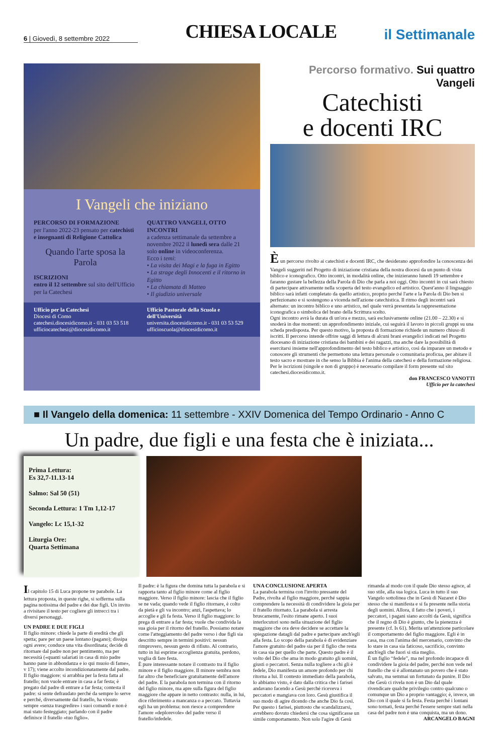6 | Giovedì, 8 settembre 2022
CHIESA LOCALE
il Settimanale
I Vangeli che iniziano
PERCORSO DI FORMAZIONE
per l'anno 2022-23 pensato per catechisti e insegnanti di Religione Cattolica
Quando l'arte sposa la Parola
ISCRIZIONI
entro il 12 settembre sul sito dell'Ufficio per la Catechesi
QUATTRO VANGELI, OTTO INCONTRI
a cadenza settimanale da settembre a novembre 2022 il lunedì sera dalle 21 solo online in videoconferenza.
Ecco i temi:
• La visita dei Magi e la fuga in Egitto
• La strage degli Innocenti e il ritorno in Egitto
• La chiamata di Matteo
• Il giudizio universale
Ufficio per la Catechesi
Diocesi di Como
catechesi.diocesidicomo.it - 031 03 53 518
ufficiocatechesi@diocesidicomo.it
Ufficio Pastorale della Scuola e dell'Università
universita.diocesidicomo.it - 031 03 53 529
ufficioscuola@diocesidicomo.it
Percorso formativo. Sui quattro Vangeli
Catechisti
e docenti IRC
È un percorso rivolto ai catechisti e docenti IRC, che desiderano approfondire la conoscenza dei Vangeli suggeriti nel Progetto di iniziazione cristiana della nostra diocesi da un punto di vista biblico e iconografico. Otto incontri, in modalità online, che inizieranno lunedì 19 settembre e faranno gustare la bellezza della Parola di Dio che parla a noi oggi. Otto incontri in cui sarà chiesto di partecipare attivamente nella scoperta del testo evangelico ed artistico. Quest'anno il linguaggio biblico sarà infatti completato da quello artistico, proprio perché l'arte e la Parola di Dio ben si perfezionano e si sostengono a vicenda nell'azione catechistica. Il ritmo degli incontri sarà alternato: un incontro biblico e uno artistico, nel quale verrà presentata la rappresentazione iconografica o simbolica del brano della Scrittura scelto.
Ogni incontro avrà la durata di un'ora e mezzo, sarà esclusivamente online (21.00 – 22.30) e si snoderà in due momenti: un approfondimento iniziale, cui seguirà il lavoro in piccoli gruppi su una scheda predisposta. Per questo motivo, la proposta di formazione richiede un numero chiuso di iscritti. Il percorso intende offrire saggi di lettura di alcuni brani evangelici indicati nel Progetto diocesano di iniziazione cristiana dei bambini e dei ragazzi, ma anche dare la possibilità di esercitarsi insieme nell'approfondimento del testo biblico e artistico, così da imparare un metodo e conoscere gli strumenti che permettono una lettura personale o comunitaria proficua, per abitare il testo sacro e mostrare in che senso la Bibbia è l'anima della catechesi e della formazione religiosa. Per le iscrizioni (singole e non di gruppo) è necessario compilare il form presente sul sito catechesi.diocesidicomo.it.
don FRANCESCO VANOTTI
Ufficio per la catechesi
■ Il Vangelo della domenica: 11 settembre - XXIV Domenica del Tempo Ordinario - Anno C
Un padre, due figli e una festa che è iniziata...
Prima Lettura:
Es 32,7-11.13-14
Salmo: Sal 50 (51)
Seconda Lettura: 1 Tm 1,12-17
Vangelo: Lc 15,1-32
Liturgia Ore:
Quarta Settimana
Il capitolo 15 di Luca propone tre parabole. La lettura proposta, in queste righe, si sofferma sulla pagina notissima del padre e dei due figli. Un invito a rivisitare il testo per cogliere gli intrecci tra i diversi personaggi.
UN PADRE E DUE FIGLI
Il figlio minore: chiede la parte di eredità che gli spetta; pare per un paese lontano (pagano); dissipa ogni avere; conduce una vita disordinata; decide di ritornare dal padre non per pentimento, ma per necessità («quanti salariati in casa di mio padre hanno pane in abbondanza e io qui muoio di fame», v 17); viene accolto incondizionatamente dal padre. Il figlio maggiore: si arrabbia per la festa fatta al fratello; non vuole entrare in casa a far festa; è pregato dal padre di entrare a far festa; contesta il padre: si sente defraudato perché da sempre lo serve e perché, diversamente dal fratello, ha vissuto sempre «senza trasgredire» i suoi comandi e non è mai stato festeggiato; parlando con il padre definisce il fratello «tuo figlio».
Il padre: è la figura che domina tutta la parabola e si rapporta tanto al figlio minore come al figlio maggiore. Verso il figlio minore: lascia che il figlio se ne vada; quando vede il figlio ritornare, è colto da pietà e gli va incontro; anzi, l'aspettava; lo accoglie e gli fa festa. Verso il figlio maggiore: lo prega di entrare a far festa; vuole che condivida la sua gioia per il ritorno del fratello. Possiamo notare come l'atteggiamento del padre verso i due figli sia descritto sempre in termini positivi: nessun rimprovero, nessun gesto di rifiuto. Al contrario, tutto in lui esprime accoglienza gratuita, perdono, voglia di fare festa.
È pure interessante notare il contrasto tra il figlio minore e il figlio maggiore. Il minore sembra non far altro che beneficiare gratuitamente dell'amore del padre. E la parabola non termina con il ritorno del figlio minore, ma apre sulla figura del figlio maggiore che appare in netto contrasto: nulla, in lui, dice riferimento a mancanza o a peccato. Tuttavia egli ha un problema: non riesce a comprendere l'amore «deplorevole» del padre verso il fratello/infedele.
UNA CONCLUSIONE APERTA
La parabola termina con l'invito pressante del Padre, rivolta al figlio maggiore, perché sappia comprendere la necessità di condividere la gioia per il fratello ritornato. La parabola si arresta bruscamente, l'esito rimane aperto. I suoi interlocutori sono nella situazione del figlio maggiore che ora deve decidere se accettare la spiegazione datagli dal padre e partecipare anch'egli alla festa. Lo scopo della parabola è di evidenziare l'amore gratuito del padre sia per il figlio che resta in casa sia per quello che parte. Questo padre è il volto del Dio che ama in modo gratuito gli uomini, giusti o peccatori. Senza nulla togliere a chi gli è fedele, Dio manifesta un amore profondo per chi ritorna a lui. Il contesto immediato della parabola, lo abbiamo visto, è dato dalla critica che i farisei andavano facendo a Gesù perché riceveva i peccatori e mangiava con loro. Gesù giustifica il suo modo di agire dicendo che anche Dio fa così.
Per questo i farisei, piuttosto che scandalizzarsi, avrebbero dovuto chiedersi che cosa significasse un simile comportamento. Non solo l'agire di Gesù rimanda al modo con il quale Dio stesso agisce, al suo stile, alla sua logica. Luca in tutto il suo Vangelo sottolinea che in Gesù di Nazaret è Dio stesso che si manifesta e si fa presente nella storia degli uomini. Allora, il fatto che i poveri, i peccatori, i pagani siano accolti da Gesù, significa che il regno di Dio è giunto, che la pienezza è presente (cf. Is 61). Merita un'attenzione particolare il comportamento del figlio maggiore. Egli è in casa, ma con l'anima del mercenario, convinto che lo stare in casa sia faticoso, sacrificio, convinto anch'egli che fuori si stia meglio.
È un figlio “fedele”, ma nel profondo incapace di condividere la gioia del padre, perché non vede nel fratello che si è allontanato un povero che è stato salvato, ma semmai un fortunato da punire. Il Dio che Gesù ci rivela non è un Dio dal quale rivendicare qualche privilegio contro qualcuno o comunque un Dio a proprio vantaggio; è, invece, un Dio con il quale si fa festa. Festa perché i lontani sono tornati, festa perché l'essere sempre stati nella casa del padre non è una conquista, ma un dono.
ARCANGELO BAGNI